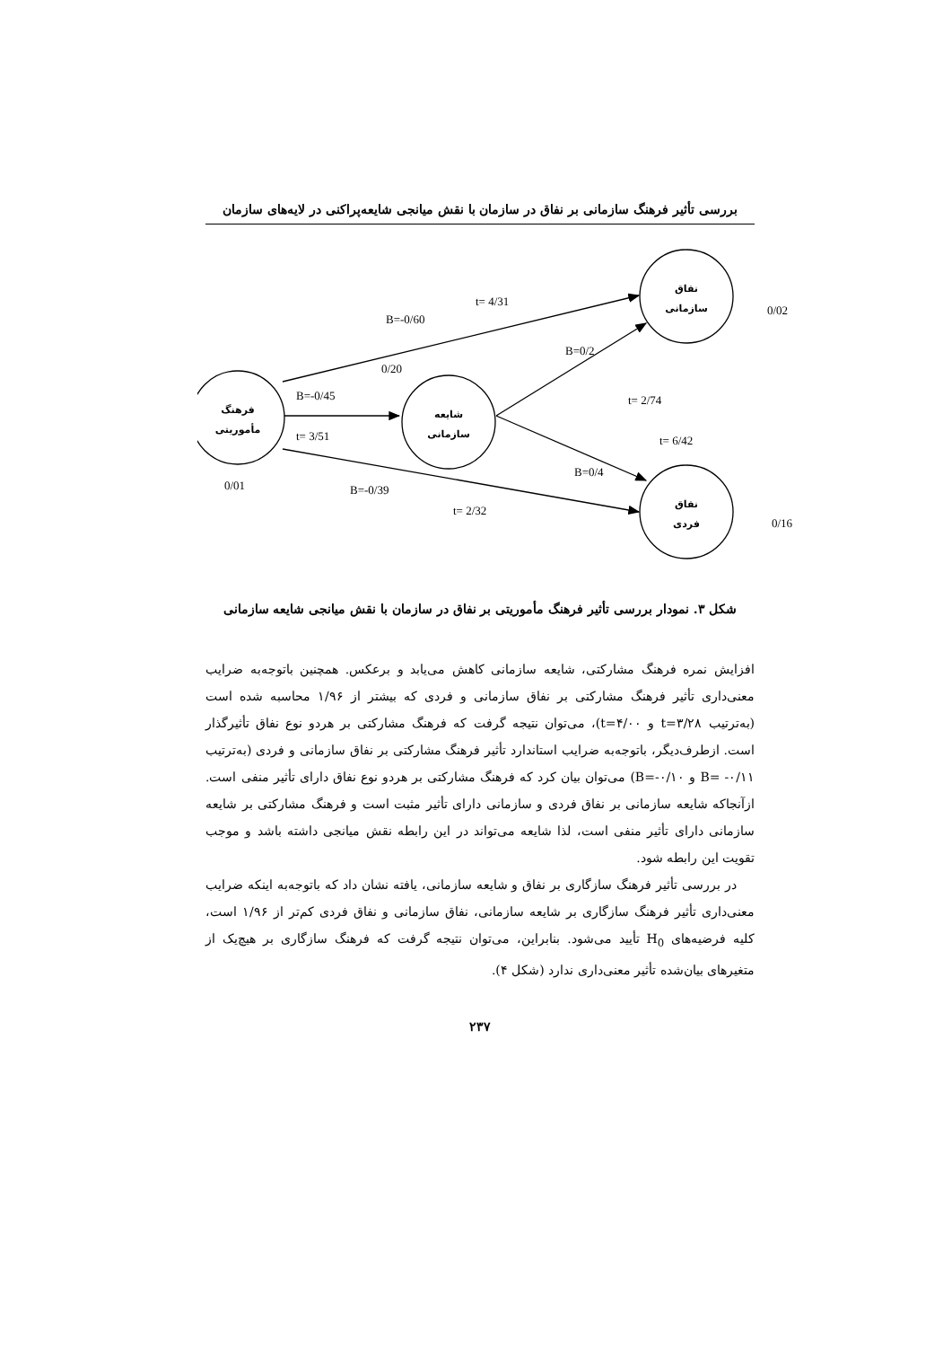بررسی تأثیر فرهنگ سازمانی بر نفاق در سازمان با نقش میانجی شایعه‌پراکنی در لایه‌های سازمان
فرهنگ
مأموریتی
شایعه
سازمانی
نفاق
سازمانی
نفاق
فردی
t= 4/31
B=-0/60
B=0/2
0/20
B=-0/45
t= 3/51
t= 2/74
t= 6/42
B=0/4
0/01
B=-0/39
t= 2/32
0/02
0/16
شکل ۳. نمودار بررسی تأثیر فرهنگ مأموریتی بر نفاق در سازمان با نقش میانجی شایعه سازمانی
افزایش نمره فرهنگ مشارکتی، شایعه سازمانی کاهش می‌یابد و برعکس. همچنین باتوجه‌به ضرایب معنی‌داری تأثیر فرهنگ مشارکتی بر نفاق سازمانی و فردی که بیشتر از ۱/۹۶ محاسبه شده است (به‌ترتیب t=۳/۲۸ و t=۴/۰۰)، می‌توان نتیجه گرفت که فرهنگ مشارکتی بر هردو نوع نفاق تأثیرگذار است. ازطرف‌دیگر، باتوجه‌به ضرایب استاندارد تأثیر فرهنگ مشارکتی بر نفاق سازمانی و فردی (به‌ترتیب B= -۰/۱۱ و B=-۰/۱۰) می‌توان بیان کرد که فرهنگ مشارکتی بر هردو نوع نفاق دارای تأثیر منفی است. ازآنجاکه شایعه سازمانی بر نفاق فردی و سازمانی دارای تأثیر مثبت است و فرهنگ مشارکتی بر شایعه سازمانی دارای تأثیر منفی است، لذا شایعه می‌تواند در این رابطه نقش میانجی داشته باشد و موجب تقویت این رابطه شود.
در بررسی تأثیر فرهنگ سازگاری بر نفاق و شایعه سازمانی، یافته نشان داد که باتوجه‌به اینکه ضرایب معنی‌داری تأثیر فرهنگ سازگاری بر شایعه سازمانی، نفاق سازمانی و نفاق فردی کم‌تر از ۱/۹۶ است، کلیه فرضیه‌های H<sub>0</sub> تأیید می‌شود. بنابراین، می‌توان نتیجه گرفت که فرهنگ سازگاری بر هیچ‌یک از متغیرهای بیان‌شده تأثیر معنی‌داری ندارد (شکل ۴).
۲۳۷